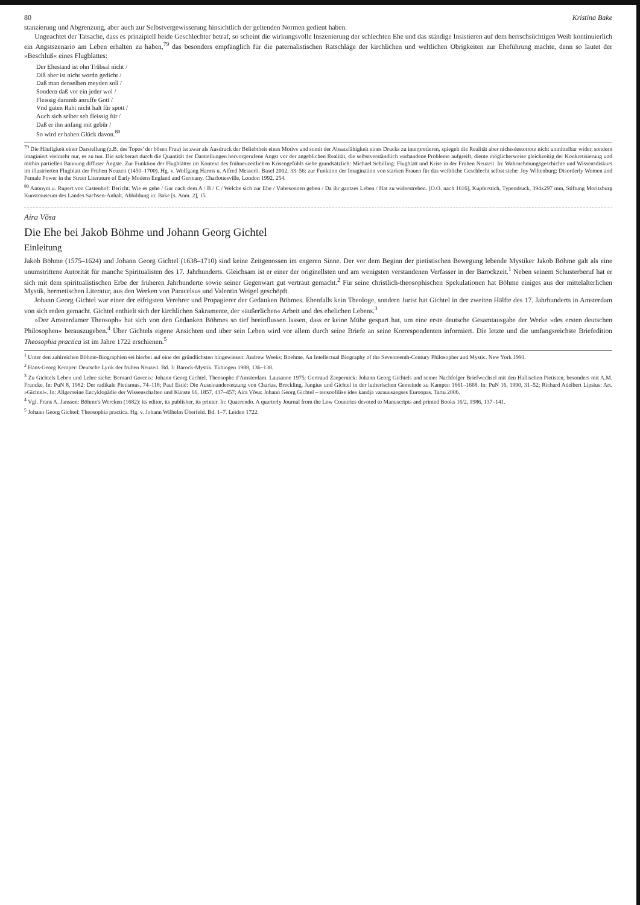80 Kristina Bake
stanzierung und Abgrenzung, aber auch zur Selbstvergewisserung hinsichtlich der geltenden Normen gedient haben.
Ungeachtet der Tatsache, dass es prinzipiell beide Geschlechter betraf, so scheint die wirkungsvolle Inszenierung der schlechten Ehe und das ständige Insistieren auf dem herrschsüchtigen Weib kontinuierlich ein Angstszenario am Leben erhalten zu haben,<sup>79</sup> das besonders empfänglich für die paternalistischen Ratschläge der kirchlichen und weltlichen Obrigkeiten zur Eheführung machte, denn so lautet der »Beschluß« eines Flugblattes:
Der Ehestand ist ohn Trübsal nicht /
Diß aber ist nicht wordn gedicht /
Daß man denselben meyden soll /
Sondern daß vor ein jeder wol /
Fleissig darumb anruffe Gott /
Vnd guten Raht nicht halt für spott /
Auch sich selber seh fleissig für /
Daß er ihn anfang mit gebür /
So wird er haben Glück davon.<sup>80</sup>
<sup>79</sup> Die Häufigkeit einer Darstellung (z.B. des Topos' der bösen Frau) ist zwar als Ausdruck der Beliebtheit eines Motivs und somit der Absatzfähigkeit eines Drucks zu interpretieren, spiegelt die Realität aber nichtsdestotrotz nicht unmittelbar wider, sondern imaginiert vielmehr nur, es zu tun. Die solcherart durch die Quantität der Darstellungen hervorgerufene Angst vor der angeblichen Realität, die selbstverständlich vorhandene Probleme aufgreift, diente möglicherweise gleichzeitig der Konkretisierung und mithin partiellen Bannung diffuser Ängste. Zur Funktion der Flugblätter im Kontext des frühneuzeitlichen Krisengefühls siehe grundsätzlich: Michael Schilling: Flugblatt und Krise in der Frühen Neuzeit. In: Wahrnehmungsgeschichte und Wissensdiskurs im illustrierten Flugblatt der Frühen Neuzeit (1450–1700). Hg. v. Wolfgang Harms u. Alfred Messerli. Basel 2002, 33–56; zur Funktion der Imagination von starken Frauen für das weibliche Geschlecht selbst siehe: Joy Wiltenburg: Disorderly Women and Female Power in the Street Literature of Early Modern England and Germany. Charlottesville, London 1992, 254.
<sup>80</sup> Anonym u. Rupert von Castenhof: Bericht: Wie es gehe / Gar nach dem A / B / C / Welche sich zur Ehe / Vnbesonnen geben / Da ihr gantzes Leben / Hat zu widerstreben. [O.O. nach 1616], Kupferstich, Typendruck, 394x297 mm, Stiftung Moritzburg Kunstmuseum des Landes Sachsen-Anhalt, Abbildung in: Bake [s. Anm. 2], 15.
Aira Võsa
Die Ehe bei Jakob Böhme und Johann Georg Gichtel
Einleitung
Jakob Böhme (1575–1624) und Johann Georg Gichtel (1638–1710) sind keine Zeitgenossen im engeren Sinne. Der vor dem Beginn der pietistischen Bewegung lebende Mystiker Jakob Böhme galt als eine unumstrittene Autorität für manche Spiritualisten des 17. Jahrhunderts. Gleichsam ist er einer der originellsten und am wenigsten verstandenen Verfasser in der Barockzeit.<sup>1</sup> Neben seinem Schusterberuf hat er sich mit dem spiritualistischen Erbe der früheren Jahrhunderte sowie seiner Gegenwart gut vertraut gemacht.<sup>2</sup> Für seine christlich-theosophischen Spekulationen hat Böhme einiges aus der mittelalterlichen Mystik, hermetischen Literatur, aus den Werken von Paracelsus und Valentin Weigel geschöpft.
Johann Georg Gichtel war einer der eifrigsten Verehrer und Propagierer der Gedanken Böhmes. Ebenfalls kein Theologe, sondern Jurist hat Gichtel in der zweiten Hälfte des 17. Jahrhunderts in Amsterdam von sich reden gemacht. Gichtel enthielt sich der kirchlichen Sakramente, der »äußerlichen« Arbeit und des ehelichen Lebens.<sup>3</sup>
»Der Amsterdamer Theosoph« hat sich von den Gedanken Böhmes so tief beeinflussen lassen, dass er keine Mühe gespart hat, um eine erste deutsche Gesamtausgabe der Werke »des ersten deutschen Philosophen« herauszugeben.<sup>4</sup> Über Gichtels eigene Ansichten und über sein Leben wird vor allem durch seine Briefe an seine Korrespondenten informiert. Die letzte und die umfangsreichste Briefedition Theosophia practica ist im Jahre 1722 erschienen.<sup>5</sup>
<sup>1</sup> Unter den zahlreichen Böhme-Biographien sei hierbei auf eine der gründlichsten hingewiesen: Andrew Weeks: Boehme. An Intellectual Biography of the Seventeenth-Century Philosopher and Mystic. New York 1991.
<sup>2</sup> Hans-Georg Kemper: Deutsche Lyrik der frühen Neuzeit. Bd. 3: Barock-Mystik. Tübingen 1988, 136–138.
<sup>3</sup> Zu Gichtels Leben und Lehre siehe: Bernard Gorceix: Johann Georg Gichtel. Theosophe d'Amsterdam. Lausanne 1975; Gertraud Zaepernick: Johann Georg Gichtels und seiner Nachfolger Briefwechsel mit den Hallischen Pietisten, besonders mit A.M. Francke. In: PuN 8, 1982: Der radikale Pietismus, 74–118; Paul Estié: Die Auseinandersetzung von Charias, Breckling, Jungius und Gichtel in der lutherischen Gemeinde zu Kampen 1661–1668. In: PuN 16, 1990, 31–52; Richard Adelbert Lipsius: Art. »Gichtel«. In: Allgemeine Encyklopädie der Wissenschaften und Künste 66, 1857, 437–457; Aira Võsa: Johann Georg Gichtel – teosoofilise idee kandja varauusaegses Euroopas. Tartu 2006.
<sup>4</sup> Vgl. Frans A. Janssen: Böhme's Wercken (1682): its editor, its publisher, its printer. In: Quaerendo. A quarterly Journal from the Low Countries devoted to Manuscripts and printed Books 16/2, 1986, 137–141.
<sup>5</sup> Johann Georg Gichtel: Theosophia practica. Hg. v. Johann Wilhelm Überfeld. Bd. 1–7. Leiden 1722.